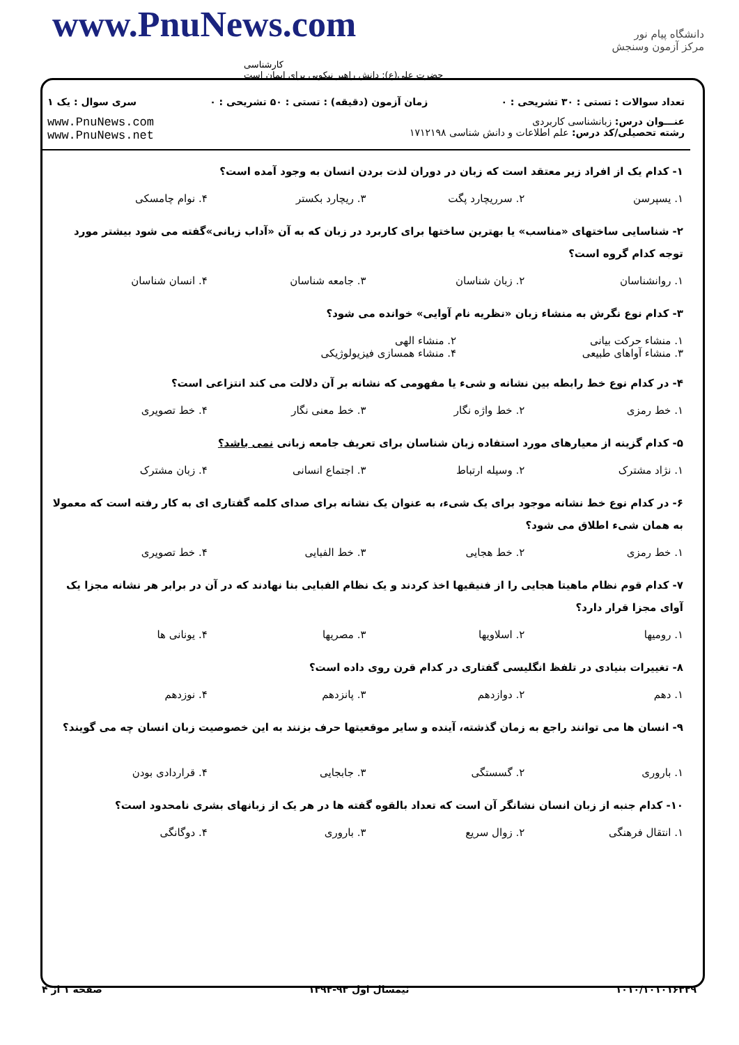www.PnuNews.com
کارشناسی
حضرت علی(ع): دانش راهبر نیکویی برای ایمان است
دانشگاه پیام نور
مرکز آزمون وسنجش
تعداد سوالات : تستی : ۳۰ تشریحی : ۰ زمان آزمون (دقیقه) : تستی : ۵۰ تشریحی : ۰ سری سوال : یک ۱
عنـــوان درس: زبانشناسی کاربردی
رشته تحصیلی/کد درس: علم اطلاعات و دانش شناسی ۱۷۱۲۱۹۸
www.PnuNews.com
www.PnuNews.net
۱- کدام یک از افراد زیر معتقد است که زبان در دوران لذت بردن انسان به وجود آمده است؟
۱. یسپرسن ۲. سرریچارد پگت ۳. ریچارد بکستر ۴. نوام چامسکی
۲- شناسایی ساختهای «مناسب» یا بهترین ساختها برای کاربرد در زبان که به آن «آداب زبانی»گفته می شود بیشتر مورد توجه کدام گروه است؟
۱. روانشناسان ۲. زبان شناسان ۳. جامعه شناسان ۴. انسان شناسان
۳- کدام نوع نگرش به منشاء زبان «نظریه نام آوایی» خوانده می شود؟
۱. منشاء حرکت بیانی ۲. منشاء الهی ۳. منشاء آواهای طبیعی ۴. منشاء همسازی فیزیولوژیکی
۴- در کدام نوع خط رابطه بین نشانه و شیء یا مفهومی که نشانه بر آن دلالت می کند انتزاعی است؟
۱. خط رمزی ۲. خط واژه نگار ۳. خط معنی نگار ۴. خط تصویری
۵- کدام گزینه از معیارهای مورد استفاده زبان شناسان برای تعریف جامعه زبانی نمی باشد؟
۱. نژاد مشترک ۲. وسیله ارتباط ۳. اجتماع انسانی ۴. زبان مشترک
۶- در کدام نوع خط نشانه موجود برای یک شیء، به عنوان یک نشانه برای صدای کلمه گفتاری ای به کار رفته است که معمولا به همان شیء اطلاق می شود؟
۱. خط رمزی ۲. خط هجایی ۳. خط الفبایی ۴. خط تصویری
۷- کدام قوم نظام ماهیتا هجایی را از فنیقیها اخذ کردند و یک نظام الفبایی بنا نهادند که در آن در برابر هر نشانه مجزا یک آوای مجزا قرار دارد؟
۱. رومیها ۲. اسلاویها ۳. مصریها ۴. یونانی ها
۸- تغییرات بنیادی در تلفظ انگلیسی گفتاری در کدام قرن روی داده است؟
۱. دهم ۲. دوازدهم ۳. پانزدهم ۴. نوزدهم
۹- انسان ها می توانند راجع به زمان گذشته، آینده و سایر موقعیتها حرف بزنند به این خصوصیت زبان انسان چه می گویند؟
۱. باروری ۲. گسستگی ۳. جابجایی ۴. قراردادی بودن
۱۰- کدام جنبه از زبان انسان نشانگر آن است که تعداد بالقوه گفته ها در هر یک از زبانهای بشری نامحدود است؟
۱. انتقال فرهنگی ۲. زوال سریع ۳. باروری ۴. دوگانگی
۱۰۱۰/۱۰۱۰۱۶۳۲۹ نیمسال اول ۹۳-۱۳۹۲ صفحه ۱ از ۴